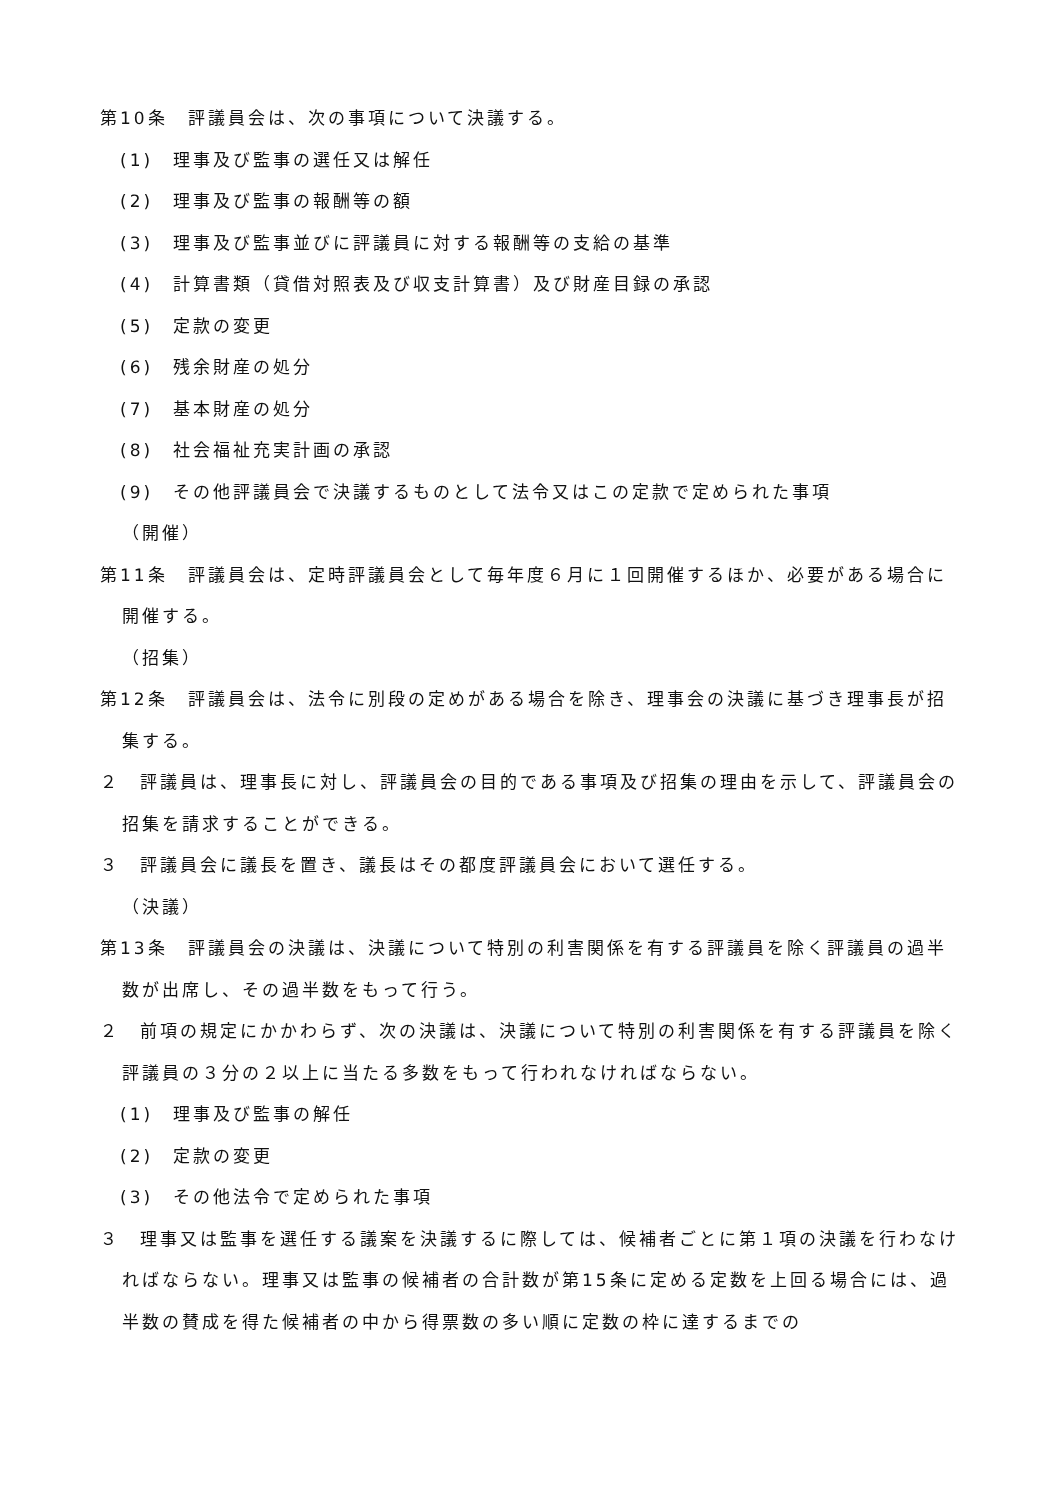第10条　評議員会は、次の事項について決議する。
(1)　理事及び監事の選任又は解任
(2)　理事及び監事の報酬等の額
(3)　理事及び監事並びに評議員に対する報酬等の支給の基準
(4)　計算書類（貸借対照表及び収支計算書）及び財産目録の承認
(5)　定款の変更
(6)　残余財産の処分
(7)　基本財産の処分
(8)　社会福祉充実計画の承認
(9)　その他評議員会で決議するものとして法令又はこの定款で定められた事項
（開催）
第11条　評議員会は、定時評議員会として毎年度６月に１回開催するほか、必要がある場合に開催する。
（招集）
第12条　評議員会は、法令に別段の定めがある場合を除き、理事会の決議に基づき理事長が招集する。
２　評議員は、理事長に対し、評議員会の目的である事項及び招集の理由を示して、評議員会の招集を請求することができる。
３　評議員会に議長を置き、議長はその都度評議員会において選任する。
（決議）
第13条　評議員会の決議は、決議について特別の利害関係を有する評議員を除く評議員の過半数が出席し、その過半数をもって行う。
２　前項の規定にかかわらず、次の決議は、決議について特別の利害関係を有する評議員を除く評議員の３分の２以上に当たる多数をもって行われなければならない。
(1)　理事及び監事の解任
(2)　定款の変更
(3)　その他法令で定められた事項
３　理事又は監事を選任する議案を決議するに際しては、候補者ごとに第１項の決議を行わなければならない。理事又は監事の候補者の合計数が第15条に定める定数を上回る場合には、過半数の賛成を得た候補者の中から得票数の多い順に定数の枠に達するまでの